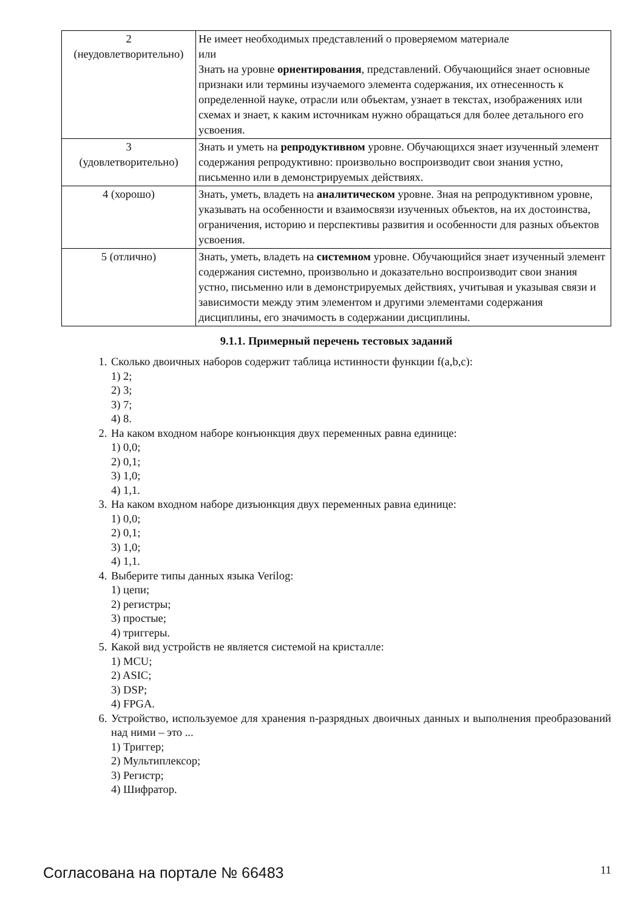| 2 (неудовлетворительно) | Не имеет необходимых представлений о проверяемом материале или Знать на уровне ориентирования , представлений. Обучающийся знает основные признаки или термины изучаемого элемента содержания, их отнесенность к определенной науке, отрасли или объектам, узнает в текстах, изображениях или схемах и знает, к каким источникам нужно обращаться для более детального его усвоения. |
| 3 (удовлетворительно) | Знать и уметь на репродуктивном уровне. Обучающихся знает изученный элемент содержания репродуктивно: произвольно воспроизводит свои знания устно, письменно или в демонстрируемых действиях. |
| 4 (хорошо) | Знать, уметь, владеть на аналитическом уровне. Зная на репродуктивном уровне, указывать на особенности и взаимосвязи изученных объектов, на их достоинства, ограничения, историю и перспективы развития и особенности для разных объектов усвоения. |
| 5 (отлично) | Знать, уметь, владеть на системном уровне. Обучающийся знает изученный элемент содержания системно, произвольно и доказательно воспроизводит свои знания устно, письменно или в демонстрируемых действиях, учитывая и указывая связи и зависимости между этим элементом и другими элементами содержания дисциплины, его значимость в содержании дисциплины. |
9.1.1. Примерный перечень тестовых заданий
1. Сколько двоичных наборов содержит таблица истинности функции f(a,b,c):
1) 2;
2) 3;
3) 7;
4) 8.
2. На каком входном наборе конъюнкция двух переменных равна единице:
1) 0,0;
2) 0,1;
3) 1,0;
4) 1,1.
3. На каком входном наборе дизъюнкция двух переменных равна единице:
1) 0,0;
2) 0,1;
3) 1,0;
4) 1,1.
4. Выберите типы данных языка Verilog:
1) цепи;
2) регистры;
3) простые;
4) триггеры.
5. Какой вид устройств не является системой на кристалле:
1) MCU;
2) ASIC;
3) DSP;
4) FPGA.
6. Устройство, используемое для хранения n-разрядных двоичных данных и выполнения преобразований над ними – это ...
1) Триггер;
2) Мультиплексор;
3) Регистр;
4) Шифратор.
Согласована на портале № 66483 11